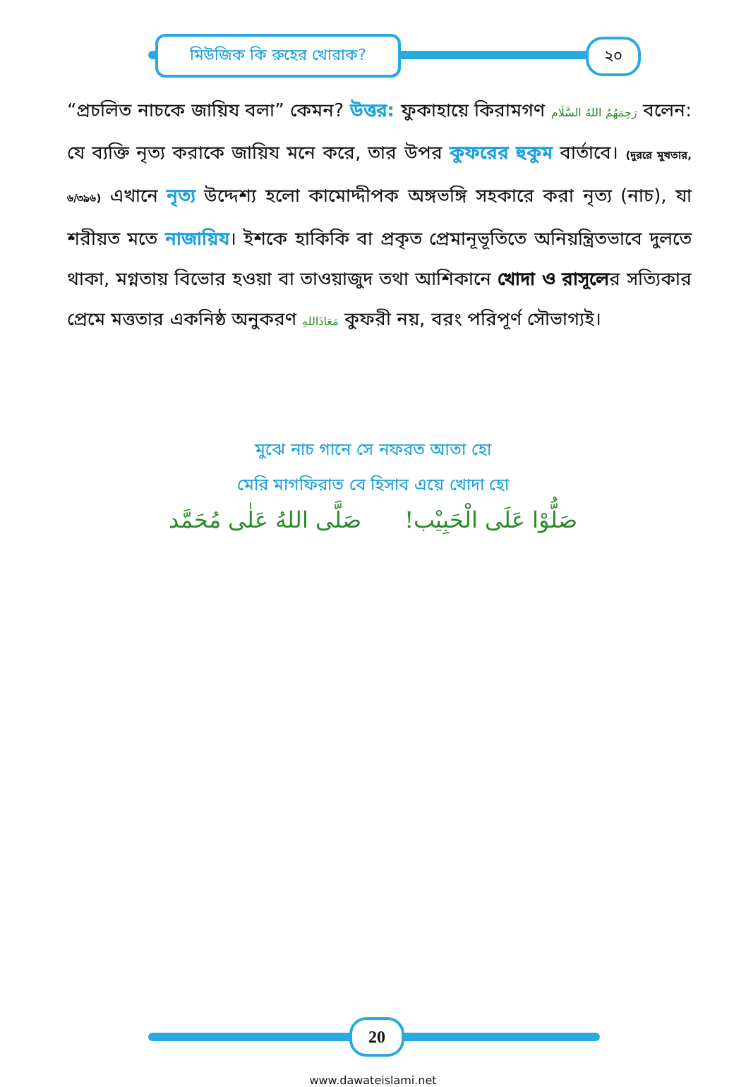মিউজিক কি রুহের খোরাক? ২০
“প্রচলিত নাচকে জায়িয বলা” কেমন? উত্তর: ফুকাহায়ে কিরামগণ رَحِمَهُمُ اللهُ السَّلَام বলেন: যে ব্যক্তি নৃত্য করাকে জায়িয মনে করে, তার উপর কুফরের হুকুম বার্তাবে। (দুররে মুখতার, ৬/৩৯৬) এখানে নৃত্য উদ্দেশ্য হলো কামোদ্দীপক অঙ্গভঙ্গি সহকারে করা নৃত্য (নাচ), যা শরীয়ত মতে নাজায়িয। ইশকে হাকিকি বা প্রকৃত প্রেমানূভূতিতে অনিয়ন্ত্রিতভাবে দুলতে থাকা, মগ্নতায় বিভোর হওয়া বা তাওয়াজুদ তথা আশিকানে খোদা ও রাসূলের সত্যিকার প্রেমে মত্ততার একনিষ্ঠ অনুকরণ مَعَاذَاللهِ কুফরী নয়, বরং পরিপূর্ণ সৌভাগ্যই।
মুঝে নাচ গানে সে নফরত আতা হো
মেরি মাগফিরাত বে হিসাব এয়ে খোদা হো
صَلُّوْا عَلَى الْحَبِيْب! صَلَّى اللهُ عَلٰى مُحَمَّد
20
www.dawateislami.net